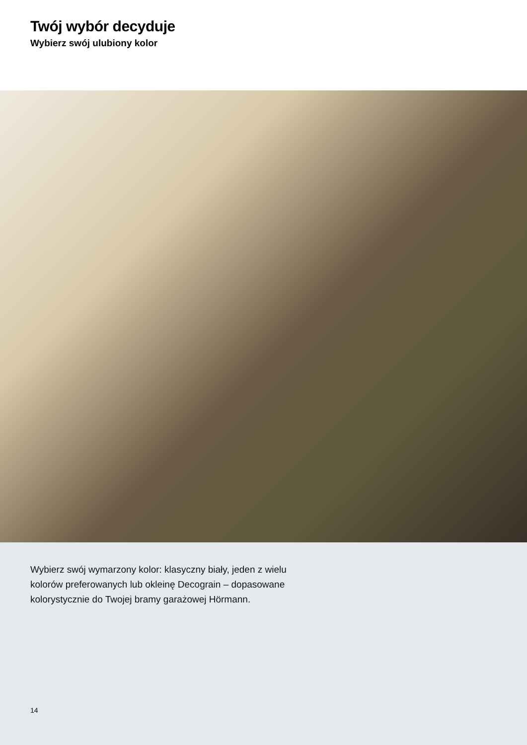Twój wybór decyduje
Wybierz swój ulubiony kolor
Wybierz swój wymarzony kolor: klasyczny biały, jeden z wielu
kolorów preferowanych lub okleinę Decograin – dopasowane
kolorystycznie do Twojej bramy garażowej Hörmann.
14